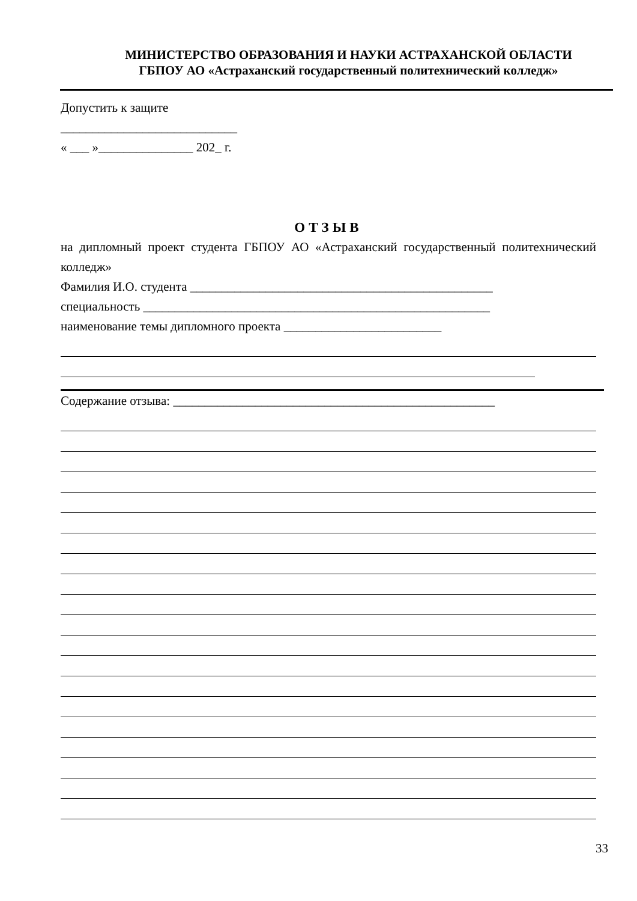МИНИСТЕРСТВО ОБРАЗОВАНИЯ И НАУКИ АСТРАХАНСКОЙ ОБЛАСТИ
ГБПОУ АО «Астраханский государственный политехнический колледж»
Допустить к защите
____________________________
« ___ »_______________ 202_ г.
ОТЗЫВ
на дипломный проект студента ГБПОУ АО «Астраханский государственный политехнический колледж»
Фамилия И.О. студента ________________________________________________
специальность _______________________________________________________
наименование темы дипломного проекта _________________________
Содержание отзыва: ___________________________________________________
33